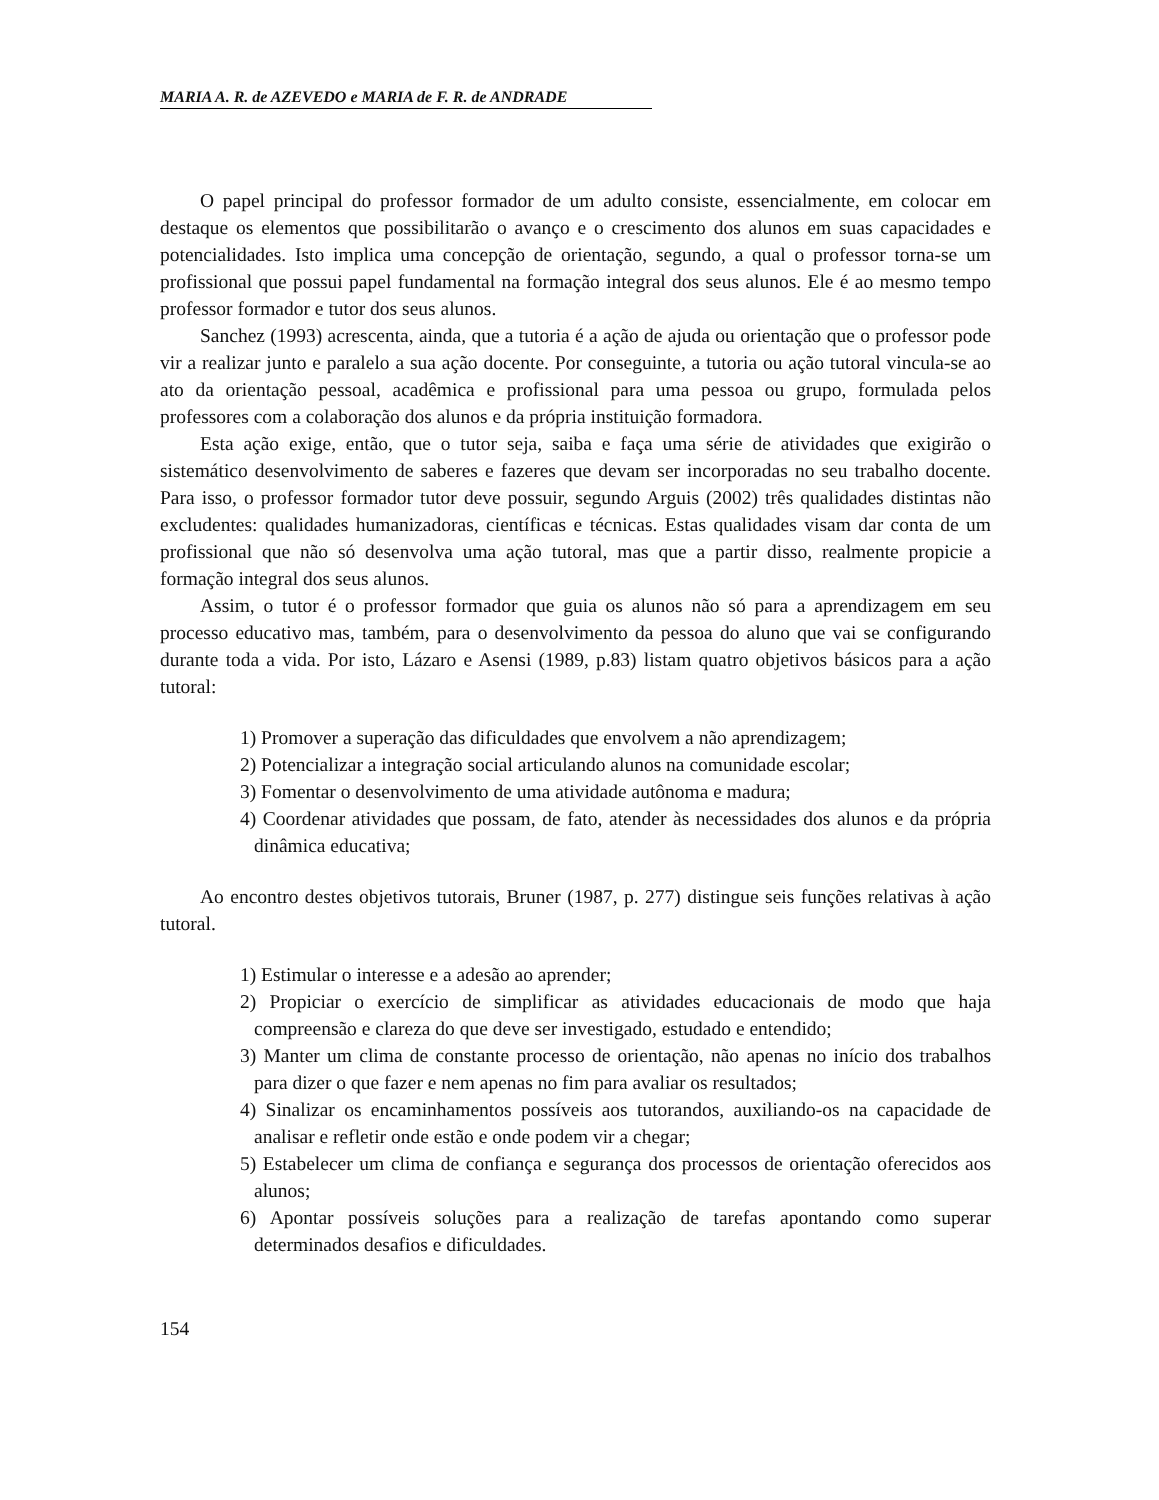MARIA A. R. de AZEVEDO e MARIA de F. R. de ANDRADE
O papel principal do professor formador de um adulto consiste, essencialmente, em colocar em destaque os elementos que possibilitarão o avanço e o crescimento dos alunos em suas capacidades e potencialidades. Isto implica uma concepção de orientação, segundo, a qual o professor torna-se um profissional que possui papel fundamental na formação integral dos seus alunos. Ele é ao mesmo tempo professor formador e tutor dos seus alunos.
Sanchez (1993) acrescenta, ainda, que a tutoria é a ação de ajuda ou orientação que o professor pode vir a realizar junto e paralelo a sua ação docente. Por conseguinte, a tutoria ou ação tutoral vincula-se ao ato da orientação pessoal, acadêmica e profissional para uma pessoa ou grupo, formulada pelos professores com a colaboração dos alunos e da própria instituição formadora.
Esta ação exige, então, que o tutor seja, saiba e faça uma série de atividades que exigirão o sistemático desenvolvimento de saberes e fazeres que devam ser incorporadas no seu trabalho docente. Para isso, o professor formador tutor deve possuir, segundo Arguis (2002) três qualidades distintas não excludentes: qualidades humanizadoras, científicas e técnicas. Estas qualidades visam dar conta de um profissional que não só desenvolva uma ação tutoral, mas que a partir disso, realmente propicie a formação integral dos seus alunos.
Assim, o tutor é o professor formador que guia os alunos não só para a aprendizagem em seu processo educativo mas, também, para o desenvolvimento da pessoa do aluno que vai se configurando durante toda a vida. Por isto, Lázaro e Asensi (1989, p.83) listam quatro objetivos básicos para a ação tutoral:
1) Promover a superação das dificuldades que envolvem a não aprendizagem;
2) Potencializar a integração social articulando alunos na comunidade escolar;
3) Fomentar o desenvolvimento de uma atividade autônoma e madura;
4) Coordenar atividades que possam, de fato, atender às necessidades dos alunos e da própria dinâmica educativa;
Ao encontro destes objetivos tutorais, Bruner (1987, p. 277) distingue seis funções relativas à ação tutoral.
1) Estimular o interesse e a adesão ao aprender;
2) Propiciar o exercício de simplificar as atividades educacionais de modo que haja compreensão e clareza do que deve ser investigado, estudado e entendido;
3) Manter um clima de constante processo de orientação, não apenas no início dos trabalhos para dizer o que fazer e nem apenas no fim para avaliar os resultados;
4) Sinalizar os encaminhamentos possíveis aos tutorandos, auxiliando-os na capacidade de analisar e refletir onde estão e onde podem vir a chegar;
5) Estabelecer um clima de confiança e segurança dos processos de orientação oferecidos aos alunos;
6) Apontar possíveis soluções para a realização de tarefas apontando como superar determinados desafios e dificuldades.
154